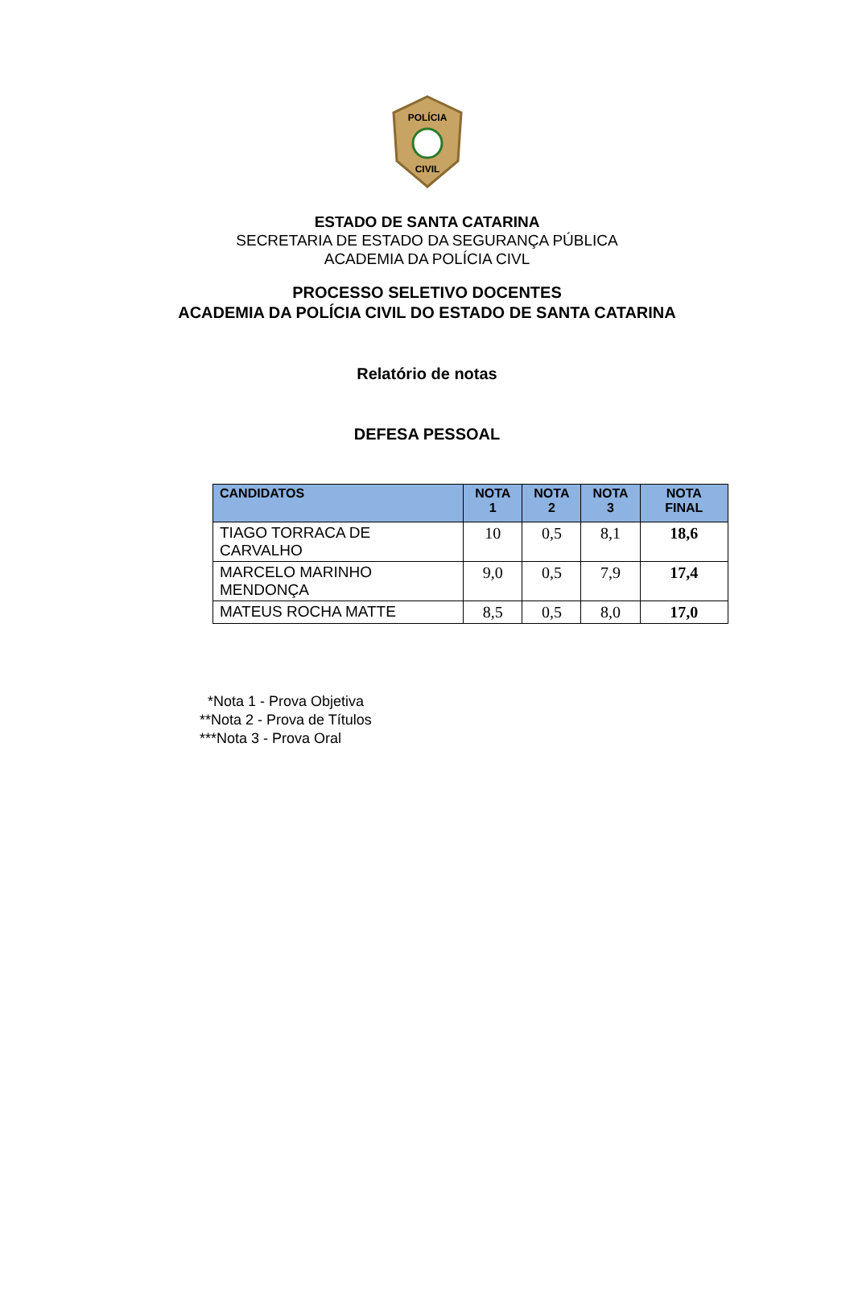POLÍCIA
CIVIL
ESTADO DE SANTA CATARINA
SECRETARIA DE ESTADO DA SEGURANÇA PÚBLICA
ACADEMIA DA POLÍCIA CIVL
PROCESSO SELETIVO DOCENTES
ACADEMIA DA POLÍCIA CIVIL DO ESTADO DE SANTA CATARINA
Relatório de notas
DEFESA PESSOAL
| CANDIDATOS | NOTA 1 | NOTA 2 | NOTA 3 | NOTA FINAL |
| --- | --- | --- | --- | --- |
| TIAGO TORRACA DE CARVALHO | 10 | 0,5 | 8,1 | 18,6 |
| MARCELO MARINHO MENDONÇA | 9,0 | 0,5 | 7,9 | 17,4 |
| MATEUS ROCHA MATTE | 8,5 | 0,5 | 8,0 | 17,0 |
*Nota 1 - Prova Objetiva
**Nota 2 - Prova de Títulos
***Nota 3 - Prova Oral